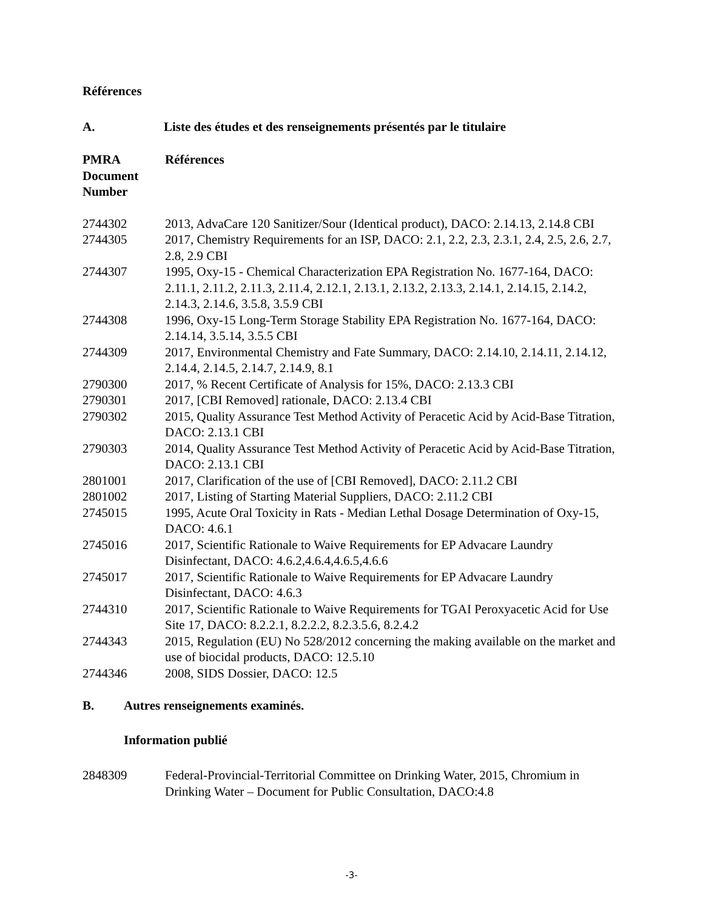Références
A. Liste des études et des renseignements présentés par le titulaire
| PMRA Document Number | Références |
| --- | --- |
| 2744302 | 2013, AdvaCare 120 Sanitizer/Sour (Identical product), DACO: 2.14.13, 2.14.8 CBI |
| 2744305 | 2017, Chemistry Requirements for an ISP, DACO: 2.1, 2.2, 2.3, 2.3.1, 2.4, 2.5, 2.6, 2.7, 2.8, 2.9 CBI |
| 2744307 | 1995, Oxy-15 - Chemical Characterization EPA Registration No. 1677-164, DACO: 2.11.1, 2.11.2, 2.11.3, 2.11.4, 2.12.1, 2.13.1, 2.13.2, 2.13.3, 2.14.1, 2.14.15, 2.14.2, 2.14.3, 2.14.6, 3.5.8, 3.5.9 CBI |
| 2744308 | 1996, Oxy-15 Long-Term Storage Stability EPA Registration No. 1677-164, DACO: 2.14.14, 3.5.14, 3.5.5 CBI |
| 2744309 | 2017, Environmental Chemistry and Fate Summary, DACO: 2.14.10, 2.14.11, 2.14.12, 2.14.4, 2.14.5, 2.14.7, 2.14.9, 8.1 |
| 2790300 | 2017, % Recent Certificate of Analysis for 15%, DACO: 2.13.3 CBI |
| 2790301 | 2017, [CBI Removed] rationale, DACO: 2.13.4 CBI |
| 2790302 | 2015, Quality Assurance Test Method Activity of Peracetic Acid by Acid-Base Titration, DACO: 2.13.1 CBI |
| 2790303 | 2014, Quality Assurance Test Method Activity of Peracetic Acid by Acid-Base Titration, DACO: 2.13.1 CBI |
| 2801001 | 2017, Clarification of the use of [CBI Removed], DACO: 2.11.2 CBI |
| 2801002 | 2017, Listing of Starting Material Suppliers, DACO: 2.11.2 CBI |
| 2745015 | 1995, Acute Oral Toxicity in Rats - Median Lethal Dosage Determination of Oxy-15, DACO: 4.6.1 |
| 2745016 | 2017, Scientific Rationale to Waive Requirements for EP Advacare Laundry Disinfectant, DACO: 4.6.2,4.6.4,4.6.5,4.6.6 |
| 2745017 | 2017, Scientific Rationale to Waive Requirements for EP Advacare Laundry Disinfectant, DACO: 4.6.3 |
| 2744310 | 2017, Scientific Rationale to Waive Requirements for TGAI Peroxyacetic Acid for Use Site 17, DACO: 8.2.2.1, 8.2.2.2, 8.2.3.5.6, 8.2.4.2 |
| 2744343 | 2015, Regulation (EU) No 528/2012 concerning the making available on the market and use of biocidal products, DACO: 12.5.10 |
| 2744346 | 2008, SIDS Dossier, DACO: 12.5 |
B. Autres renseignements examinés.
Information publié
| 2848309 | Federal-Provincial-Territorial Committee on Drinking Water, 2015, Chromium in Drinking Water – Document for Public Consultation, DACO:4.8 |
-3-